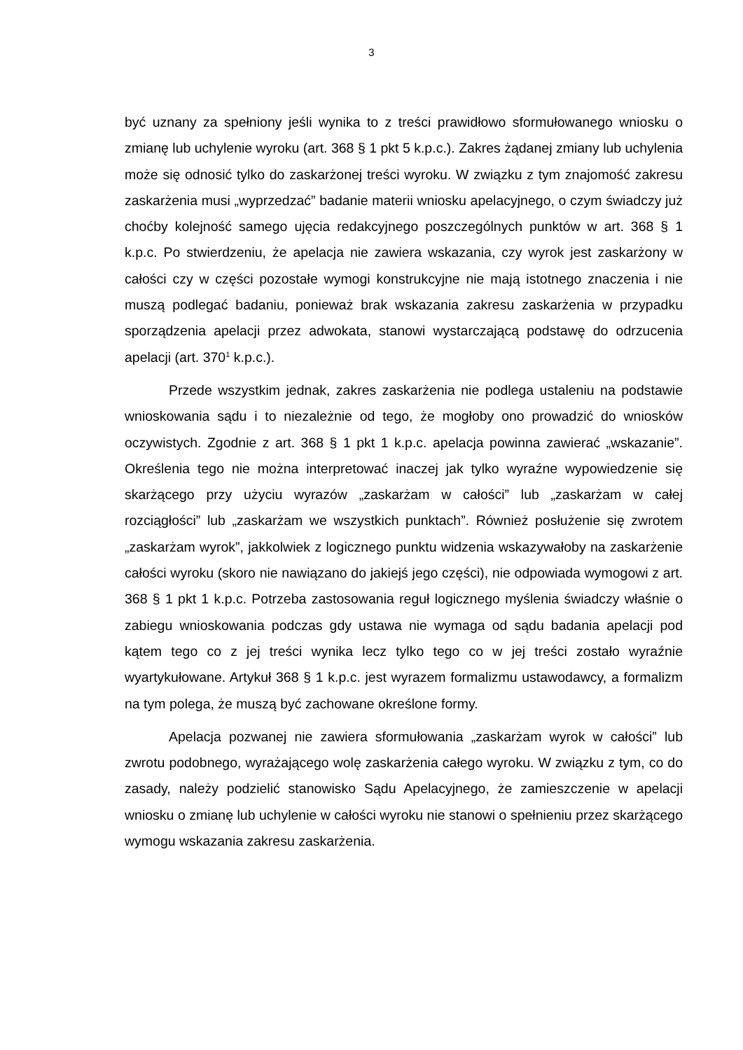3
być uznany za spełniony jeśli wynika to z treści prawidłowo sformułowanego wniosku o zmianę lub uchylenie wyroku (art. 368 § 1 pkt 5 k.p.c.). Zakres żądanej zmiany lub uchylenia może się odnosić tylko do zaskarżonej treści wyroku. W związku z tym znajomość zakresu zaskarżenia musi „wyprzedzać” badanie materii wniosku apelacyjnego, o czym świadczy już choćby kolejność samego ujęcia redakcyjnego poszczególnych punktów w art. 368 § 1 k.p.c. Po stwierdzeniu, że apelacja nie zawiera wskazania, czy wyrok jest zaskarżony w całości czy w części pozostałe wymogi konstrukcyjne nie mają istotnego znaczenia i nie muszą podlegać badaniu, ponieważ brak wskazania zakresu zaskarżenia w przypadku sporządzenia apelacji przez adwokata, stanowi wystarczającą podstawę do odrzucenia apelacji (art. 370<sup>1</sup> k.p.c.).
Przede wszystkim jednak, zakres zaskarżenia nie podlega ustaleniu na podstawie wnioskowania sądu i to niezależnie od tego, że mogłoby ono prowadzić do wniosków oczywistych. Zgodnie z art. 368 § 1 pkt 1 k.p.c. apelacja powinna zawierać „wskazanie”. Określenia tego nie można interpretować inaczej jak tylko wyraźne wypowiedzenie się skarżącego przy użyciu wyrazów „zaskarżam w całości” lub „zaskarżam w całej rozciągłości” lub „zaskarżam we wszystkich punktach”. Również posłużenie się zwrotem „zaskarżam wyrok”, jakkolwiek z logicznego punktu widzenia wskazywałoby na zaskarżenie całości wyroku (skoro nie nawiązano do jakiejś jego części), nie odpowiada wymogowi z art. 368 § 1 pkt 1 k.p.c. Potrzeba zastosowania reguł logicznego myślenia świadczy właśnie o zabiegu wnioskowania podczas gdy ustawa nie wymaga od sądu badania apelacji pod kątem tego co z jej treści wynika lecz tylko tego co w jej treści zostało wyraźnie wyartykułowane. Artykuł 368 § 1 k.p.c. jest wyrazem formalizmu ustawodawcy, a formalizm na tym polega, że muszą być zachowane określone formy.
Apelacja pozwanej nie zawiera sformułowania „zaskarżam wyrok w całości” lub zwrotu podobnego, wyrażającego wolę zaskarżenia całego wyroku. W związku z tym, co do zasady, należy podzielić stanowisko Sądu Apelacyjnego, że zamieszczenie w apelacji wniosku o zmianę lub uchylenie w całości wyroku nie stanowi o spełnieniu przez skarżącego wymogu wskazania zakresu zaskarżenia.